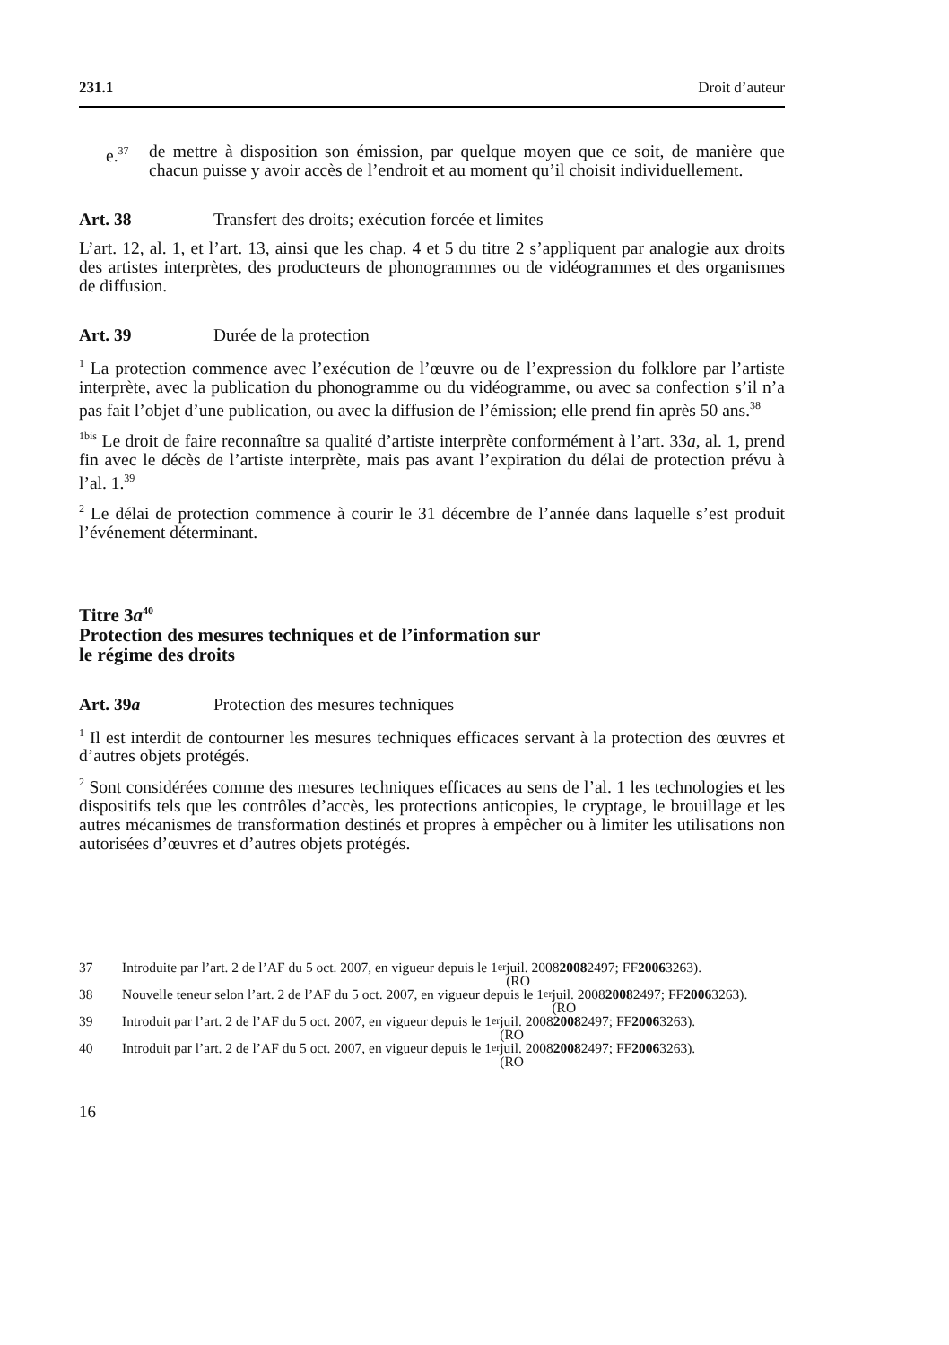231.1 Droit d’auteur
e.<sup>37</sup>
de mettre à disposition son émission, par quelque moyen que ce soit, de manière que chacun puisse y avoir accès de l’endroit et au moment qu’il choisit individuellement.
Art. 38 Transfert des droits; exécution forcée et limites
L’art. 12, al. 1, et l’art. 13, ainsi que les chap. 4 et 5 du titre 2 s’appliquent par analogie aux droits des artistes interprètes, des producteurs de phonogrammes ou de vidéogrammes et des organismes de diffusion.
Art. 39 Durée de la protection
<sup>1</sup> La protection commence avec l’exécution de l’œuvre ou de l’expression du folklore par l’artiste interprète, avec la publication du phonogramme ou du vidéogramme, ou avec sa confection s’il n’a pas fait l’objet d’une publication, ou avec la diffusion de l’émission; elle prend fin après 50 ans.<sup>38</sup>
<sup>1bis</sup> Le droit de faire reconnaître sa qualité d’artiste interprète conformément à l’art. 33a, al. 1, prend fin avec le décès de l’artiste interprète, mais pas avant l’expiration du délai de protection prévu à l’al. 1.<sup>39</sup>
<sup>2</sup> Le délai de protection commence à courir le 31 décembre de l’année dans laquelle s’est produit l’événement déterminant.
Titre 3a<sup>40</sup>
Protection des mesures techniques et de l’information sur
le régime des droits
Art. 39a Protection des mesures techniques
<sup>1</sup> Il est interdit de contourner les mesures techniques efficaces servant à la protection des œuvres et d’autres objets protégés.
<sup>2</sup> Sont considérées comme des mesures techniques efficaces au sens de l’al. 1 les technologies et les dispositifs tels que les contrôles d’accès, les protections anticopies, le cryptage, le brouillage et les autres mécanismes de transformation destinés et propres à empêcher ou à limiter les utilisations non autorisées d’œuvres et d’autres objets protégés.
37 Introduite par l’art. 2 de l’AF du 5 oct. 2007, en vigueur depuis le 1<sup>er</sup> juil. 2008
(RO 2008 2497; FF 2006 3263).
38 Nouvelle teneur selon l’art. 2 de l’AF du 5 oct. 2007, en vigueur depuis le 1<sup>er</sup> juil. 2008
(RO 2008 2497; FF 2006 3263).
39 Introduit par l’art. 2 de l’AF du 5 oct. 2007, en vigueur depuis le 1<sup>er</sup> juil. 2008
(RO 2008 2497; FF 2006 3263).
40 Introduit par l’art. 2 de l’AF du 5 oct. 2007, en vigueur depuis le 1<sup>er</sup> juil. 2008
(RO 2008 2497; FF 2006 3263).
16